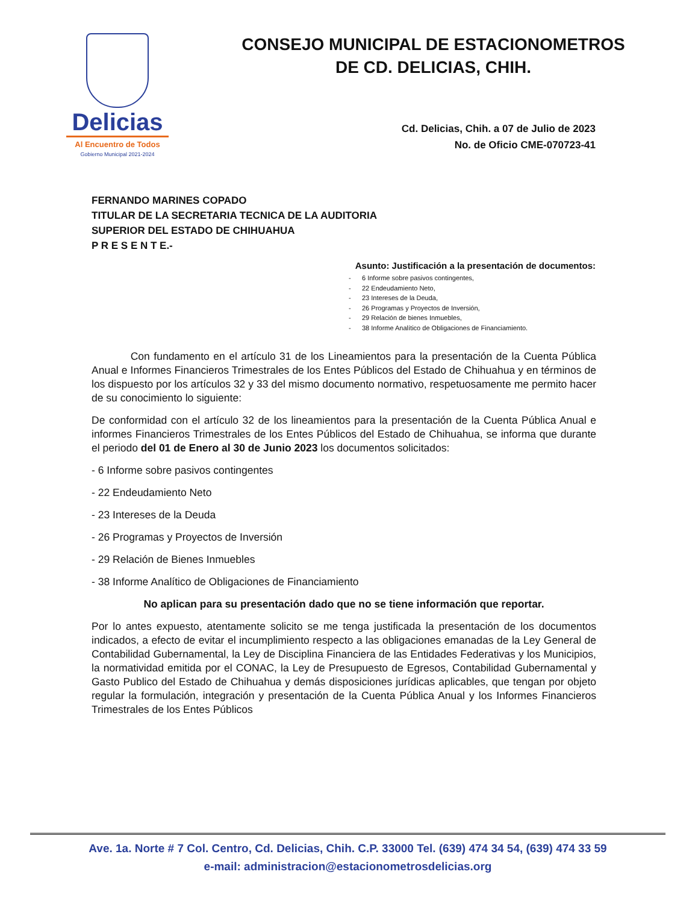Delicias
Al Encuentro de Todos
Gobierno Municipal 2021-2024
CONSEJO MUNICIPAL DE ESTACIONOMETROS
DE CD. DELICIAS, CHIH.
Cd. Delicias, Chih. a 07 de Julio de 2023
No. de Oficio CME-070723-41
FERNANDO MARINES COPADO
TITULAR DE LA SECRETARIA TECNICA DE LA AUDITORIA
SUPERIOR DEL ESTADO DE CHIHUAHUA
P R E S E N T E.-
Asunto: Justificación a la presentación de documentos:
- 6 Informe sobre pasivos contingentes,
- 22 Endeudamiento Neto,
- 23 Intereses de la Deuda,
- 26 Programas y Proyectos de Inversión,
- 29 Relación de bienes Inmuebles,
- 38 Informe Analítico de Obligaciones de Financiamiento.
Con fundamento en el artículo 31 de los Lineamientos para la presentación de la Cuenta Pública Anual e Informes Financieros Trimestrales de los Entes Públicos del Estado de Chihuahua y en términos de los dispuesto por los artículos 32 y 33 del mismo documento normativo, respetuosamente me permito hacer de su conocimiento lo siguiente:
De conformidad con el artículo 32 de los lineamientos para la presentación de la Cuenta Pública Anual e informes Financieros Trimestrales de los Entes Públicos del Estado de Chihuahua, se informa que durante el periodo del 01 de Enero al 30 de Junio 2023 los documentos solicitados:
- 6 Informe sobre pasivos contingentes
- 22 Endeudamiento Neto
- 23 Intereses de la Deuda
- 26 Programas y Proyectos de Inversión
- 29 Relación de Bienes Inmuebles
- 38 Informe Analítico de Obligaciones de Financiamiento
No aplican para su presentación dado que no se tiene información que reportar.
Por lo antes expuesto, atentamente solicito se me tenga justificada la presentación de los documentos indicados, a efecto de evitar el incumplimiento respecto a las obligaciones emanadas de la Ley General de Contabilidad Gubernamental, la Ley de Disciplina Financiera de las Entidades Federativas y los Municipios, la normatividad emitida por el CONAC, la Ley de Presupuesto de Egresos, Contabilidad Gubernamental y Gasto Publico del Estado de Chihuahua y demás disposiciones jurídicas aplicables, que tengan por objeto regular la formulación, integración y presentación de la Cuenta Pública Anual y los Informes Financieros Trimestrales de los Entes Públicos
Ave. 1a. Norte # 7 Col. Centro, Cd. Delicias, Chih. C.P. 33000 Tel. (639) 474 34 54, (639) 474 33 59
e-mail: administracion@estacionometrosdelicias.org